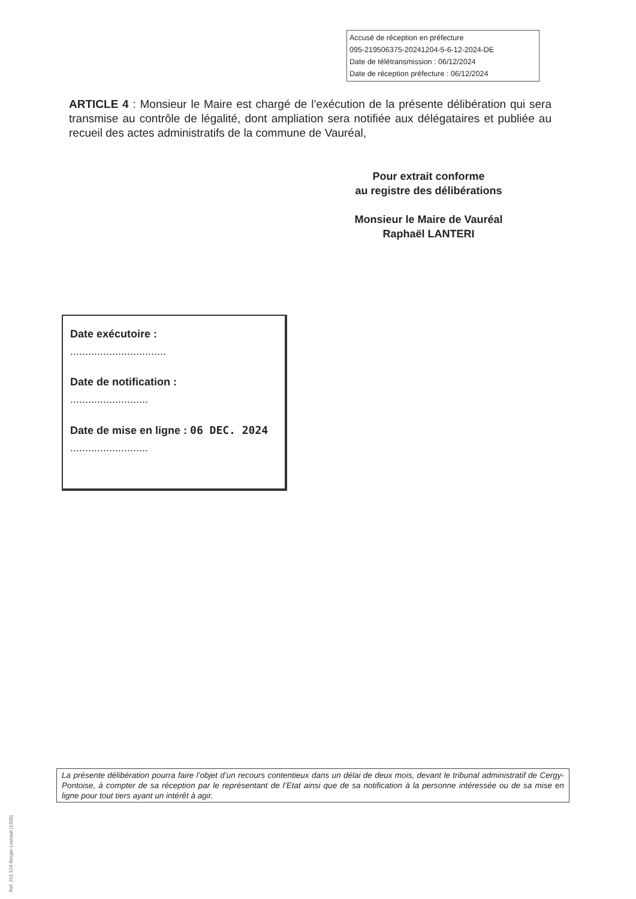Accusé de réception en préfecture
095-219506375-20241204-5-6-12-2024-DE
Date de télétransmission : 06/12/2024
Date de réception préfecture : 06/12/2024
ARTICLE 4 : Monsieur le Maire est chargé de l’exécution de la présente délibération qui sera transmise au contrôle de légalité, dont ampliation sera notifiée aux délégataires et publiée au recueil des actes administratifs de la commune de Vauréal,
Pour extrait conforme
au registre des délibérations
Monsieur le Maire de Vauréal
Raphaël LANTERI
Date exécutoire :
................................
Date de notification :
..........................
Date de mise en ligne : 06 DEC. 2024
..........................
La présente délibération pourra faire l’objet d’un recours contentieux dans un délai de deux mois, devant le tribunal administratif de Cergy-Pontoise, à compter de sa réception par le représentant de l’Etat ainsi que de sa notification à la personne intéressée ou de sa mise en ligne pour tout tiers ayant un intérêt à agir.
Ref. 201 524 Berger-Levrault (1309)